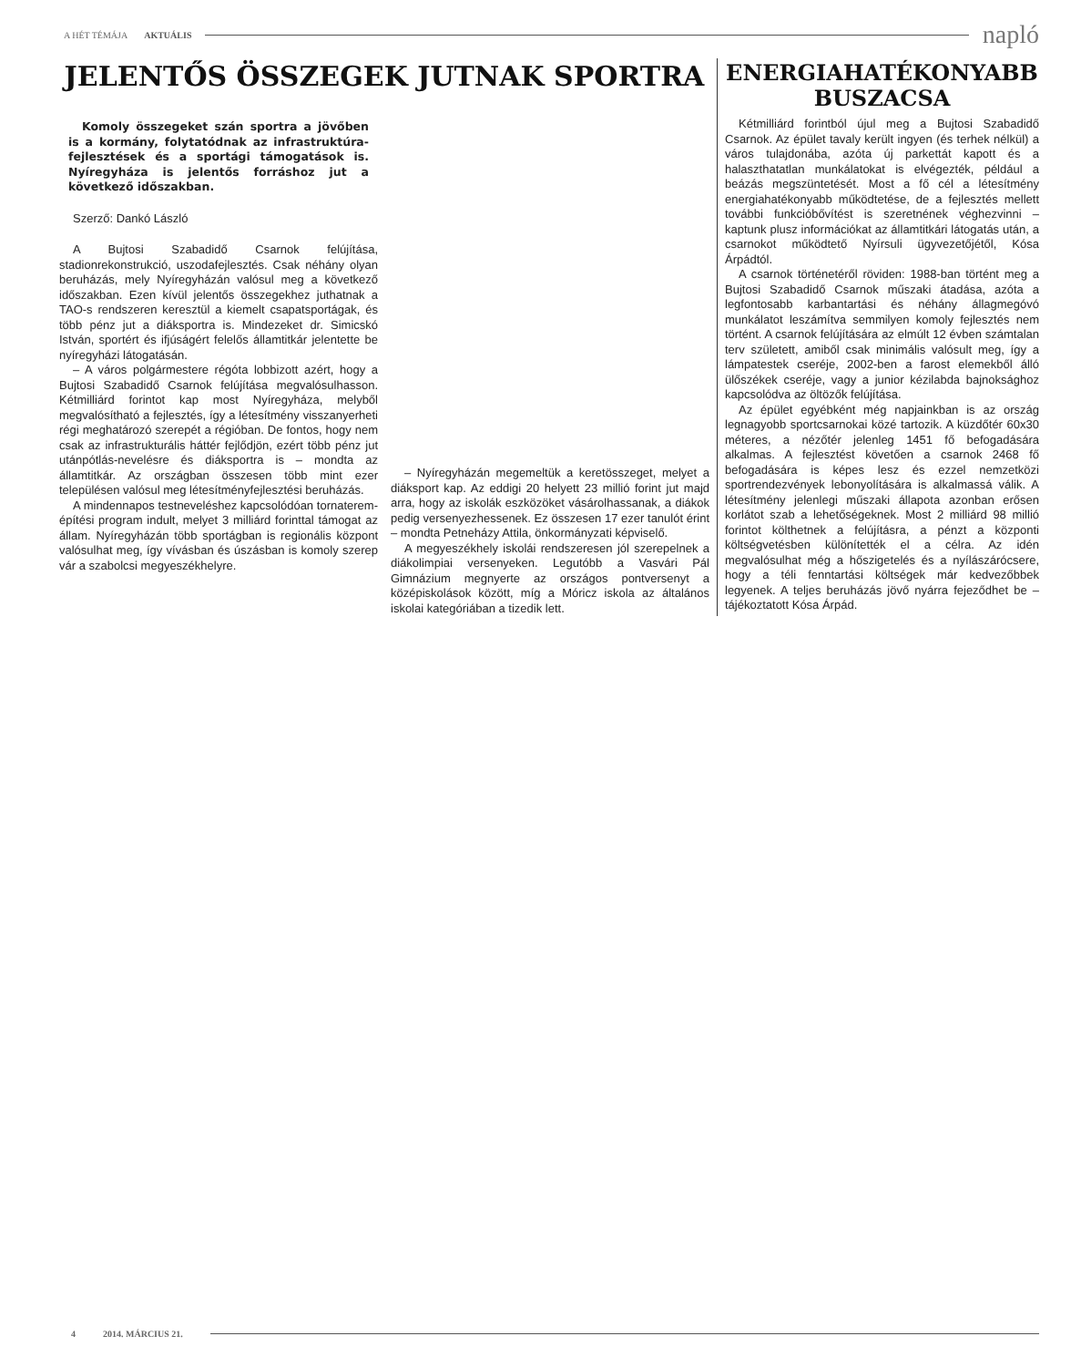A HÉT TÉMÁJA AKTUÁLIS
napló
JELENTŐS ÖSSZEGEK JUTNAK SPORTRA
Komoly összegeket szán sportra a jövőben is a kormány, folytatódnak az infrastruktúra-fejlesztések és a sportági támogatások is. Nyíregyháza is jelentős forráshoz jut a következő időszakban.
Szerző: Dankó László
A Bujtosi Szabadidő Csarnok felújítása, stadionrekonstrukció, uszodafejlesztés. Csak néhány olyan beruházás, mely Nyíregyházán valósul meg a következő időszakban. Ezen kívül jelentős összegekhez juthatnak a TAO-s rendszeren keresztül a kiemelt csapatsportágak, és több pénz jut a diáksportra is. Mindezeket dr. Simicskó István, sportért és ifjúságért felelős államtitkár jelentette be nyíregyházi látogatásán.
– A város polgármestere régóta lobbizott azért, hogy a Bujtosi Szabadidő Csarnok felújítása megvalósulhasson. Kétmilliárd forintot kap most Nyíregyháza, melyből megvalósítható a fejlesztés, így a létesítmény visszanyerheti régi meghatározó szerepét a régióban. De fontos, hogy nem csak az infrastrukturális háttér fejlődjön, ezért több pénz jut utánpótlás-nevelésre és diáksportra is – mondta az államtitkár. Az országban összesen több mint ezer településen valósul meg létesítményfejlesztési beruházás.
A mindennapos testneveléshez kapcsolódóan tornaterem-építési program indult, melyet 3 milliárd forinttal támogat az állam. Nyíregyházán több sportágban is regionális központ valósulhat meg, így vívásban és úszásban is komoly szerep vár a szabolcsi megyeszékhelyre.
– Nyíregyházán megemeltük a keretösszeget, melyet a diáksport kap. Az eddigi 20 helyett 23 millió forint jut majd arra, hogy az iskolák eszközöket vásárolhassanak, a diákok pedig versenyezhessenek. Ez összesen 17 ezer tanulót érint – mondta Petneházy Attila, önkormányzati képviselő.
A megyeszékhely iskolái rendszeresen jól szerepelnek a diákolimpiai versenyeken. Legutóbb a Vasvári Pál Gimnázium megnyerte az országos pontversenyt a középiskolások között, míg a Móricz iskola az általános iskolai kategóriában a tizedik lett.
ENERGIAHATÉKONYABB BUSZACSA
Kétmilliárd forintból újul meg a Bujtosi Szabadidő Csarnok. Az épület tavaly került ingyen (és terhek nélkül) a város tulajdonába, azóta új parkettát kapott és a halaszthatatlan munkálatokat is elvégezték, például a beázás megszüntetését. Most a fő cél a létesítmény energiahatékonyabb működtetése, de a fejlesztés mellett további funkcióbővítést is szeretnének véghezvinni – kaptunk plusz információkat az államtitkári látogatás után, a csarnokot működtető Nyírsuli ügyvezetőjétől, Kósa Árpádtól.
A csarnok történetéről röviden: 1988-ban történt meg a Bujtosi Szabadidő Csarnok műszaki átadása, azóta a legfontosabb karbantartási és néhány állagmegóvó munkálatot leszámítva semmilyen komoly fejlesztés nem történt. A csarnok felújítására az elmúlt 12 évben számtalan terv született, amiből csak minimális valósult meg, így a lámpatestek cseréje, 2002-ben a farost elemekből álló ülőszékek cseréje, vagy a junior kézilabda bajnoksághoz kapcsolódva az öltözők felújítása.
Az épület egyébként még napjainkban is az ország legnagyobb sportcsarnokai közé tartozik. A küzdőtér 60x30 méteres, a nézőtér jelenleg 1451 fő befogadására alkalmas. A fejlesztést követően a csarnok 2468 fő befogadására is képes lesz és ezzel nemzetközi sportrendezvények lebonyolítására is alkalmassá válik. A létesítmény jelenlegi műszaki állapota azonban erősen korlátot szab a lehetőségeknek. Most 2 milliárd 98 millió forintot költhetnek a felújításra, a pénzt a központi költségvetésben különítették el a célra. Az idén megvalósulhat még a hőszigetelés és a nyílászárócsere, hogy a téli fenntartási költségek már kedvezőbbek legyenek. A teljes beruházás jövő nyárra fejeződhet be – tájékoztatott Kósa Árpád.
4 2014. MÁRCIUS 21.